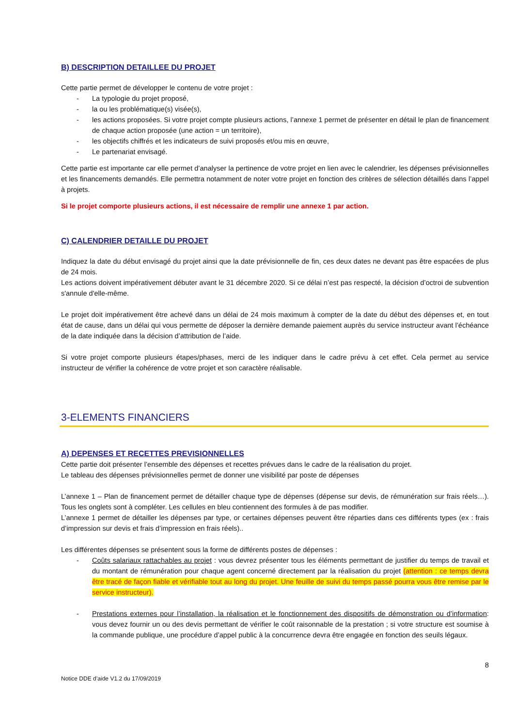B) DESCRIPTION DETAILLEE DU PROJET
Cette partie permet de développer le contenu de votre projet :
- La typologie du projet proposé,
- la ou les problématique(s) visée(s),
- les actions proposées. Si votre projet compte plusieurs actions, l’annexe 1 permet de présenter en détail le plan de financement de chaque action proposée (une action = un territoire),
- les objectifs chiffrés et les indicateurs de suivi proposés et/ou mis en œuvre,
- Le partenariat envisagé.
Cette partie est importante car elle permet d’analyser la pertinence de votre projet en lien avec le calendrier, les dépenses prévisionnelles et les financements demandés. Elle permettra notamment de noter votre projet en fonction des critères de sélection détaillés dans l’appel à projets.
Si le projet comporte plusieurs actions, il est nécessaire de remplir une annexe 1 par action.
C) CALENDRIER DETAILLE DU PROJET
Indiquez la date du début envisagé du projet ainsi que la date prévisionnelle de fin, ces deux dates ne devant pas être espacées de plus de 24 mois.
Les actions doivent impérativement débuter avant le 31 décembre 2020. Si ce délai n’est pas respecté, la décision d’octroi de subvention s'annule d'elle-même.
Le projet doit impérativement être achevé dans un délai de 24 mois maximum à compter de la date du début des dépenses et, en tout état de cause, dans un délai qui vous permette de déposer la dernière demande paiement auprès du service instructeur avant l’échéance de la date indiquée dans la décision d’attribution de l’aide.
Si votre projet comporte plusieurs étapes/phases, merci de les indiquer dans le cadre prévu à cet effet. Cela permet au service instructeur de vérifier la cohérence de votre projet et son caractère réalisable.
3-ELEMENTS FINANCIERS
A) DEPENSES ET RECETTES PREVISIONNELLES
Cette partie doit présenter l’ensemble des dépenses et recettes prévues dans le cadre de la réalisation du projet.
Le tableau des dépenses prévisionnelles permet de donner une visibilité par poste de dépenses
L’annexe 1 – Plan de financement permet de détailler chaque type de dépenses (dépense sur devis, de rémunération sur frais réels…). Tous les onglets sont à compléter. Les cellules en bleu contiennent des formules à de pas modifier.
L’annexe 1 permet de détailler les dépenses par type, or certaines dépenses peuvent être réparties dans ces différents types (ex : frais d’impression sur devis et frais d’impression en frais réels)..
Les différentes dépenses se présentent sous la forme de différents postes de dépenses :
- Coûts salariaux rattachables au projet : vous devrez présenter tous les éléments permettant de justifier du temps de travail et du montant de rémunération pour chaque agent concerné directement par la réalisation du projet (attention : ce temps devra être tracé de façon fiable et vérifiable tout au long du projet. Une feuille de suivi du temps passé pourra vous être remise par le service instructeur).
- Prestations externes pour l’installation, la réalisation et le fonctionnement des dispositifs de démonstration ou d’information: vous devez fournir un ou des devis permettant de vérifier le coût raisonnable de la prestation ; si votre structure est soumise à la commande publique, une procédure d’appel public à la concurrence devra être engagée en fonction des seuils légaux.
8
Notice DDE d’aide V1.2 du 17/09/2019